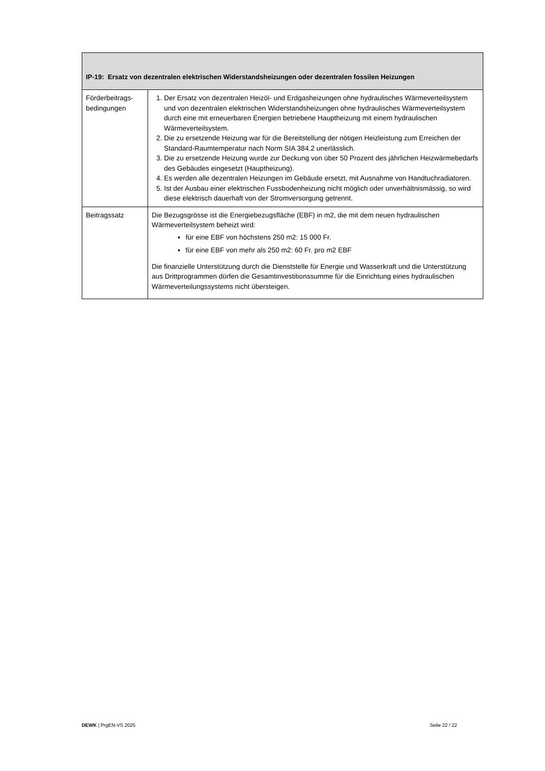| IP-19: Ersatz von dezentralen elektrischen Widerstandsheizungen oder dezentralen fossilen Heizungen | |
| --- | --- |
| Förderbeitrags-bedingungen | 1. Der Ersatz von dezentralen Heizöl- und Erdgasheizungen ohne hydraulisches Wärmeverteilsystem und von dezentralen elektrischen Widerstandsheizungen ohne hydraulisches Wärmeverteilsystem durch eine mit erneuerbaren Energien betriebene Hauptheizung mit einem hydraulischen Wärmeverteilsystem. 2. Die zu ersetzende Heizung war für die Bereitstellung der nötigen Heizleistung zum Erreichen der Standard-Raumtemperatur nach Norm SIA 384.2 unerlässlich. 3. Die zu ersetzende Heizung wurde zur Deckung von über 50 Prozent des jährlichen Heizwärmebedarfs des Gebäudes eingesetzt (Hauptheizung). 4. Es werden alle dezentralen Heizungen im Gebäude ersetzt, mit Ausnahme von Handtuchradiatoren. 5. Ist der Ausbau einer elektrischen Fussbodenheizung nicht möglich oder unverhältnismässig, so wird diese elektrisch dauerhaft von der Stromversorgung getrennt. |
| Beitragssatz | Die Bezugsgrösse ist die Energiebezugsfläche (EBF) in m2, die mit dem neuen hydraulischen Wärmeverteilsystem beheizt wird: für eine EBF von höchstens 250 m2: 15 000 Fr. für eine EBF von mehr als 250 m2: 60 Fr. pro m2 EBF Die finanzielle Unterstützung durch die Dienststelle für Energie und Wasserkraft und die Unterstützung aus Drittprogrammen dürfen die Gesamtinvestitionssumme für die Einrichtung eines hydraulischen Wärmeverteilungssystems nicht übersteigen. |
DEWK | PrgEN-VS 2025 Seite 22 / 22